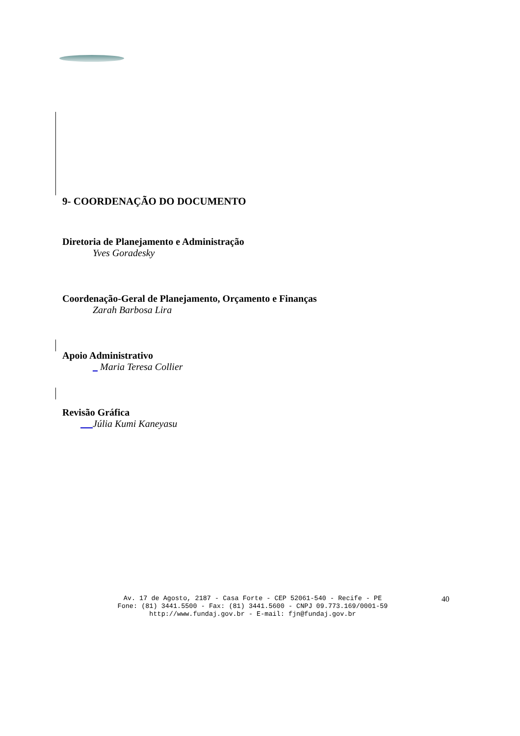9- COORDENAÇÃO DO DOCUMENTO
Diretoria de Planejamento e Administração
Yves Goradesky
Coordenação-Geral de Planejamento, Orçamento e Finanças
Zarah Barbosa Lira
Apoio Administrativo
_ Maria Teresa Collier
Revisão Gráfica
Júlia Kumi Kaneyasu
Av. 17 de Agosto, 2187 - Casa Forte - CEP 52061-540 - Recife - PE
Fone: (81) 3441.5500 - Fax: (81) 3441.5600 - CNPJ 09.773.169/0001-59
http://www.fundaj.gov.br - E-mail: fjn@fundaj.gov.br
40